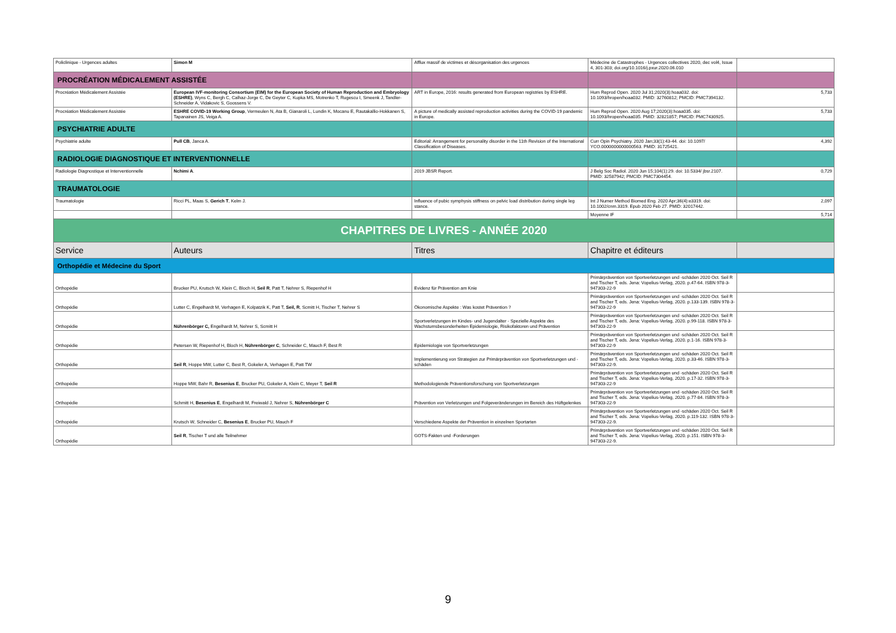| Policlinique - Urgences adultes | Simon M | Afflux massif de victimes et désorganisation des urgences | Médecine de Catastrophes - Urgences collectives 2020, dec vol4, Issue 4, 301-303; doi.org/10.1016/j.pxur.2020.06.010 | |
| PROCRÉATION MÉDICALEMENT ASSISTÉE | | | | |
| Procréation Médicalement Assistée | European IVF-monitoring Consortium (EIM) for the European Society of Human Reproduction and Embryology (ESHRE) , Wyns C, Bergh C, Calhaz-Jorge C, De Geyter C, Kupka MS, Motrenko T, Rugescu I, Smeenk J, Tandler-Schneider A, Vidakovic S, Goossens V. | ART in Europe, 2016: results generated from European registries by ESHRE. | Hum Reprod Open. 2020 Jul 31;2020(3):hoaa032. doi: 10.1093/hropen/hoaa032. PMID: 32760812; PMCID: PMC7394132. | 5,733 |
| Procréation Médicalement Assistée | ESHRE COVID-19 Working Group , Vermeulen N, Ata B, Gianaroli L, Lundin K, Mocanu E, Rautakallio-Hokkanen S, Tapanainen JS, Veiga A. | A picture of medically assisted reproduction activities during the COVID-19 pandemic in Europe. | Hum Reprod Open. 2020 Aug 17;2020(3):hoaa035. doi: 10.1093/hropen/hoaa035. PMID: 32821857; PMCID: PMC7430925. | 5,733 |
| PSYCHIATRIE ADULTE | | | | |
| Psychiatrie adulte | Pull CB , Janca A. | Editorial: Arrangement for personality disorder in the 11th Revision of the International Classification of Diseases. | Curr Opin Psychiatry. 2020 Jan;33(1):43-44. doi: 10.1097/ YCO.0000000000000563. PMID: 31725421. | 4,392 |
| RADIOLOGIE DIAGNOSTIQUE ET INTERVENTIONNELLE | | | | |
| Radiologie Diagnostique et Interventionnelle | Nchimi A . | 2019 JBSR Report. | J Belg Soc Radiol. 2020 Jun 15;104(1):29. doi: 10.5334/ jbsr.2107. PMID: 32587942; PMCID: PMC7304454. | 0,729 |
| TRAUMATOLOGIE | | | | |
| Traumatologie | Ricci PL, Maas S, Gerich T , Kelm J. | Influence of pubic symphysis stiffness on pelvic load distribution during single leg stance. | Int J Numer Method Biomed Eng. 2020 Apr;36(4):e3319. doi: 10.1002/cnm.3319. Epub 2020 Feb 27. PMID: 32017442. | 2,097 |
| | | | Moyenne IF | 5,714 |
| CHAPITRES DE LIVRES - ANNÉE 2020 | | | | |
| Service | Auteurs | Titres | Chapitre et éditeurs | |
| Orthopédie et Médecine du Sport | | | | |
| Orthopédie | Brucker PU, Krutsch W, Klein C, Bloch H, Seil R , Patt T, Nehrer S, Riepenhof H | Evidenz für Prävention am Knie | Primärprävention von Sportverletzungen und -schäden 2020 Oct. Seil R and Tischer T, eds. Jena: Vopelius-Verlag, 2020. p.47-64. ISBN 978-3-947303-22-9 | |
| Orthopédie | Lutter C, Engelhardt M, Verhagen E, Kolpatzik K, Patt T, Seil, R , Scmitt H, Tischer T, Nehrer S | Ökonomische Aspekte : Was kostet Prävention ? | Primärprävention von Sportverletzungen und -schäden 2020 Oct. Seil R and Tischer T, eds. Jena: Vopelius-Verlag, 2020. p.133-139. ISBN 978-3-947303-22-9 | |
| Orthopédie | Nührenbörger C, Engelhardt M, Nehrer S, Scmitt H | Sportverletzungen im Kindes- und Jugendalter - Spezielle Aspekte des Wachstumsbesonderheiten Epidemiologie, Risikofaktoren und Prävention | Primärprävention von Sportverletzungen und -schäden 2020 Oct. Seil R and Tischer T, eds. Jena: Vopelius-Verlag, 2020. p.99-118. ISBN 978-3-947303-22-9 | |
| Orthopédie | Petersen W, Riepenhof H, Bloch H, Nührenbörger C , Schneider C, Mauch F, Best R | Epidemiologie von Sportverletzungen | Primärprävention von Sportverletzungen und -schäden 2020 Oct. Seil R and Tischer T, eds. Jena: Vopelius-Verlag, 2020. p.1-16. ISBN 978-3-947303-22-9 | |
| Orthopédie | Seil R , Hoppe MW, Lutter C, Best R, Gokeler A, Verhagen E, Patt TW | Implementierung von Strategien zur Primärprävention von Sportverletzungen und -schäden | Primärprävention von Sportverletzungen und -schäden 2020 Oct. Seil R and Tischer T, eds. Jena: Vopelius-Verlag, 2020. p.33-46. ISBN 978-3-947303-22-9. | |
| Orthopédie | Hoppe MW, Bahr R, Besenius E , Brucker PU, Gokeler A, Klein C, Meyer T, Seil R | Methodologiende Präventionsforschung von Sportverletzungen | Primärprävention von Sportverletzungen und -schäden 2020 Oct. Seil R and Tischer T, eds. Jena: Vopelius-Verlag, 2020. p.17-32. ISBN 978-3-947303-22-9 | |
| Orthopédie | Schmitt H, Besenius E , Engelhardt M, Freiwald J, Nehrer S, Nührenbörger C | Prävention von Verletzungen und Folgeveränderungen im Bereich des Hüftgelenkes | Primärprävention von Sportverletzungen und -schäden 2020 Oct. Seil R and Tischer T, eds. Jena: Vopelius-Verlag, 2020. p.77-84. ISBN 978-3-947303-22-9 | |
| Orthopédie | Krutsch W, Schneider C, Besenius E , Brucker PU, Mauch F | Verschiedene Aspekte der Prävention in einzelnen Sportarten | Primärprävention von Sportverletzungen und -schäden 2020 Oct. Seil R and Tischer T, eds. Jena: Vopelius-Verlag, 2020. p.119-132. ISBN 978-3-947303-22-9. | |
| Orthopédie | Seil R , Tischer T und alle Teilnehmer | GOTS-Fakten und -Forderungen | Primärprävention von Sportverletzungen und -schäden 2020 Oct. Seil R and Tischer T, eds. Jena: Vopelius-Verlag, 2020. p.151. ISBN 978-3-947303-22-9. | |
9